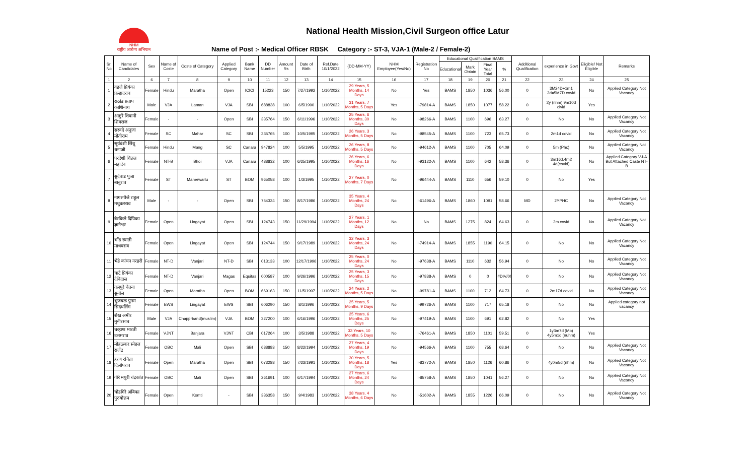NHM
राष्ट्रीय आरोग्य अभियान
National Health Mission,Civil Surgeon office Latur
Name of Post :- Medical Officer RBSK Category :- ST-3, VJA-1 (Male-2 / Female-2)
| Sr. No | Name of Candidates | Sex | Name of Coste | Coste of Category | Applied Category | Bank Name | DD Number | Amount Rs | Date of Birth | Ref.Date 10/1/2022 | (DD-MM-YY) | NHM Employee(Yes/No) | Registration No | Educational Qualification BAMS | | | | Additional Qualification | experience in Govt | Eligible/ Not Eligible | Remarks |
| --- | --- | --- | --- | --- | --- | --- | --- | --- | --- | --- | --- | --- | --- | --- | --- | --- | --- | --- | --- | --- | --- |
| | | | | | | | | | | | | | | Educational | Mark Obtain | Final Year Total | % | | | | |
| 1 | 2 | 6 | 7 | 8 | 9 | 10 | 11 | 12 | 13 | 14 | 15 | 16 | 17 | 18 | 19 | 20 | 21 | 22 | 23 | 24 | 25 |
| 1 | वडजे प्रियंका प्रल्हादराव | Female | Hindu | Maratha | Open | ICICI | 15223 | 150 | 7/27/1992 | 1/10/2022 | 29 Years, 5 Months, 14 Days | No | Yes | BAMS | 1850 | 1036 | 56.00 | 0 | 3M24D+1m1 3d=5M7D covid | No | Applied Category Not Vacancy |
| 2 | राठोड प्रताप काशिनाथ | Male | VJA | Laman | VJA | SBI | 688838 | 100 | 6/5/1990 | 1/10/2022 | 31 Years, 7 Months, 5 Days | Yes | I-79814-A | BAMS | 1850 | 1077 | 58.22 | 0 | 2y (nhm) 9m10d civid | Yes | |
| 3 | आष्टुरे शिवानी शिवराज | Female | - | - | Open | SBI | 335764 | 150 | 6/11/1996 | 1/10/2022 | 25 Years, 6 Months, 30 Days | No | I-98266-A | BAMS | 1100 | 696 | 63.27 | 0 | No | No | Applied Category Not Vacancy |
| 4 | सरवदे अनुजा मोतीराम | Female | SC | Mahar | SC | SBI | 335765 | 100 | 10/5/1995 | 1/10/2022 | 26 Years, 3 Months, 5 Days | No | I-98545-A | BAMS | 1100 | 723 | 65.73 | 0 | 2m1d covid | No | Applied Category Not Vacancy |
| 5 | सूर्यवंशी सिंधू धनाजी | Female | Hindu | Mang | SC | Canara | 947824 | 100 | 5/5/1995 | 1/10/2022 | 26 Years, 8 Months, 5 Days | No | I-94612-A | BAMS | 1100 | 705 | 64.09 | 0 | 5m (Phc) | No | Applied Category Not Vacancy |
| 6 | परदेशी शितल महादेव | Female | NT-B | Bhoi | VJA | Canara | 488832 | 100 | 6/25/1995 | 1/10/2022 | 26 Years, 6 Months, 16 Days | No | I-93122-A | BAMS | 1100 | 642 | 58.36 | 0 | 3m16d,4m2 4d(covid) | No | Applied Category VJ-A But Attached Caste NT-B |
| 7 | सुदेवाड पुजा बाबुराव | Female | ST | Manerwarlu | ST | BOM | 965058 | 100 | 1/3/1995 | 1/10/2022 | 27 Years, 0 Months, 7 Days | No | I-96444-A | BAMS | 1110 | 656 | 59.10 | 0 | No | Yes | |
| 8 | नागरगोजे राहूल मधुकरराव | Male | - | - | Open | SBI | 754324 | 150 | 8/17/1986 | 1/10/2022 | 35 Years, 4 Months, 24 Days | No | I-61496-A | BAMS | 1860 | 1091 | 58.66 | MD | 2YPHC | No | Applied Category Not Vacancy |
| 9 | बेरकिले दिपिका ज्ञानेश्वर | Female | Open | Lingayat | Open | SBI | 124743 | 150 | 11/29/1994 | 1/10/2022 | 27 Years, 1 Months, 12 Days | No | No | BAMS | 1275 | 824 | 64.63 | 0 | 2m covid | No | Applied Category Not Vacancy |
| 10 | भोंड स्वाती माधवराव | Female | Open | Lingayat | Open | SBI | 124744 | 150 | 9/17/1989 | 1/10/2022 | 32 Years, 3 Months, 24 Days | No | I-74914-A | BAMS | 1855 | 1190 | 64.15 | 0 | No | No | Applied Category Not Vacancy |
| 11 | भेंडे कांचन नरहरी | Female | NT-D | Vanjari | NT-D | SBI | 013133 | 100 | 12/17/1996 | 1/10/2022 | 25 Years, 0 Months, 24 Days | No | I-97638-A | BAMS | 1110 | 632 | 56.94 | 0 | No | No | Applied Category Not Vacancy |
| 12 | चाटे प्रियंका देविदास | Female | NT-D | Vanjari | Magas | Equitas | 000587 | 100 | 9/26/1996 | 1/10/2022 | 25 Years, 3 Months, 15 Days | No | I-97838-A | BAMS | 0 | 0 | #DIV/0! | 0 | No | No | Applied Category Not Vacancy |
| 13 | तलपुरे चेतना सुनील | Female | Open | Maratha | Open | BOM | 669163 | 150 | 11/5/1997 | 1/10/2022 | 24 Years, 2 Months, 5 Days | No | I-99781-A | BAMS | 1100 | 712 | 64.73 | 0 | 2m17d covid | No | Applied Category Not Vacancy |
| 14 | भुजबळ पुनम सिदधलिंग | Female | EWS | Lingayat | EWS | SBI | 606290 | 150 | 8/1/1996 | 1/10/2022 | 25 Years, 5 Months, 9 Days | No | I-99726-A | BAMS | 1100 | 717 | 65.18 | 0 | No | No | Applied category not vacancy |
| 15 | शेख अमीर मुनीरसाब | Male | VJA | Chapprband(muslim) | VJA | BOM | 327200 | 100 | 6/16/1996 | 1/10/2022 | 25 Years, 6 Months, 25 Days | No | I-97419-A | BAMS | 1100 | 691 | 62.82 | 0 | No | Yes | |
| 16 | चव्हाण भारती उत्तमराव | Female | VJNT | Banjara | VJNT | CBI | 017264 | 100 | 3/5/1988 | 1/10/2022 | 33 Years, 10 Months, 5 Days | No | I-76461-A | BAMS | 1850 | 1101 | 59.51 | 0 | 1y3m7d (Mo) 4y5m1d (nuhm) | Yes | |
| 17 | मोहळकर स्नेहल राजेंद्र | Female | OBC | Mali | Open | SBI | 688883 | 150 | 8/22/1994 | 1/10/2022 | 27 Years, 4 Months, 19 Days | No | I-94566-A | BAMS | 1100 | 755 | 68.64 | 0 | No | No | Applied Category Not Vacancy |
| 18 | हरण रचिता दिलीपराव | Female | Open | Maratha | Open | SBI | 073288 | 150 | 7/23/1991 | 1/10/2022 | 30 Years, 5 Months, 18 Days | Yes | I-83772-A | BAMS | 1850 | 1126 | 60.86 | 0 | 4y0m5d (nhm) | No | Applied Category Not Vacancy |
| 19 | गोरे मयुरी चंद्रकांत | Female | OBC | Mali | Open | SBI | 261691 | 100 | 6/17/1994 | 1/10/2022 | 27 Years, 6 Months, 24 Days | No | I-85758-A | BAMS | 1850 | 1041 | 56.27 | 0 | No | No | Applied Category Not Vacancy |
| 20 | चोडगिरे अंबिका पुरुषोत्तम | Female | Open | Komti | - | SBI | 336358 | 150 | 9/4/1983 | 1/10/2022 | 38 Years, 4 Months, 6 Days | No | I-51602-A | BAMS | 1855 | 1226 | 66.09 | 0 | No | No | Applied Category Not Vacancy |